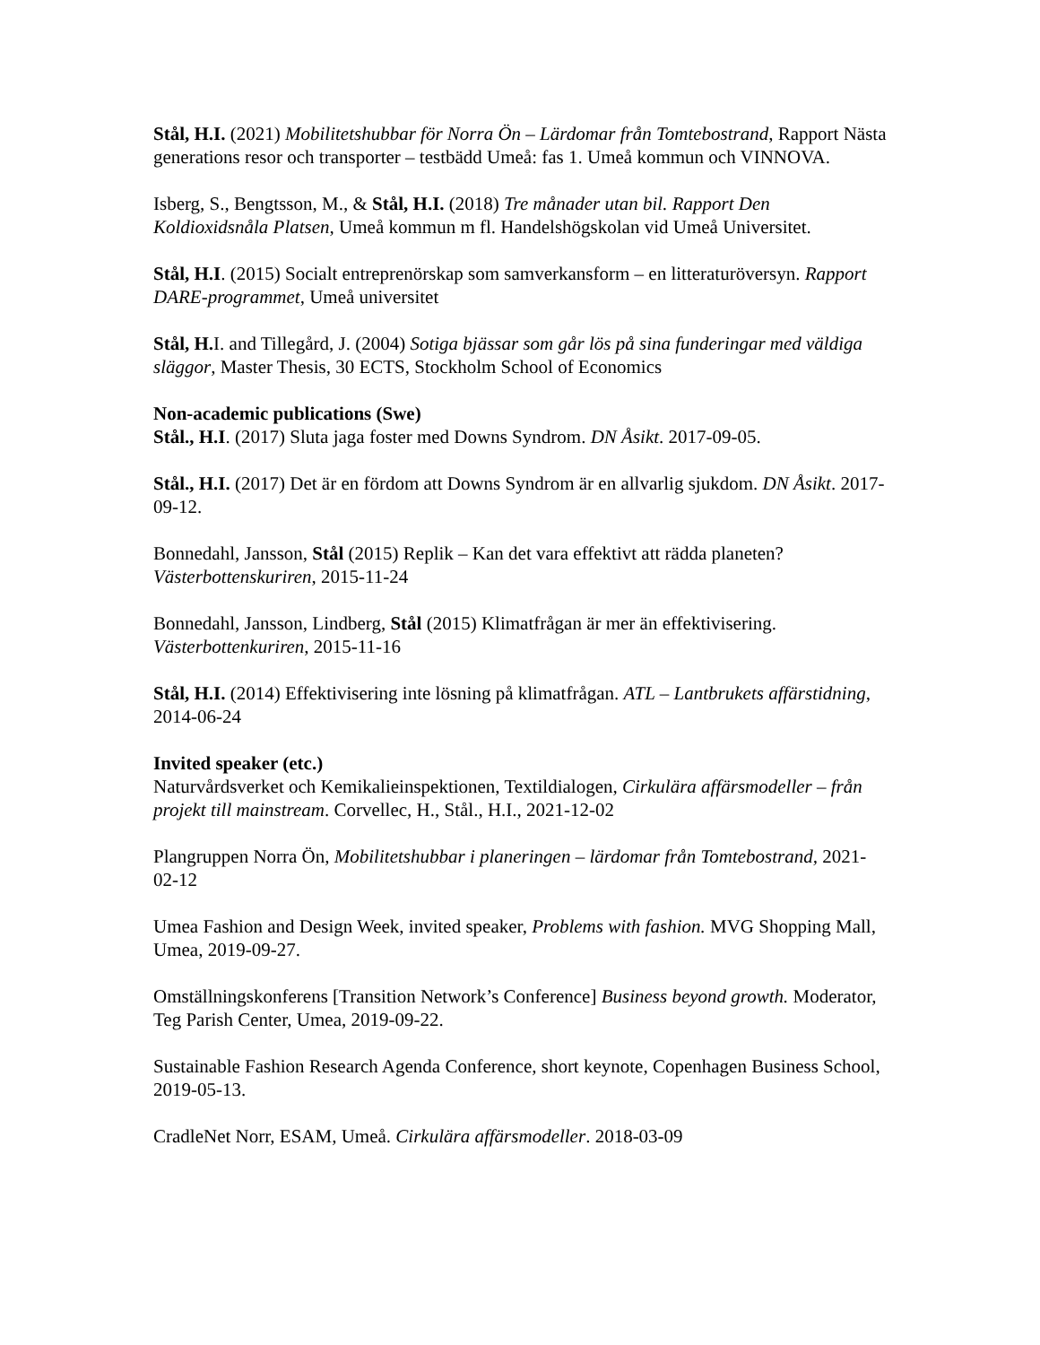Stål, H.I. (2021) Mobilitetshubbar för Norra Ön – Lärdomar från Tomtebostrand, Rapport Nästa generations resor och transporter – testbädd Umeå: fas 1. Umeå kommun och VINNOVA.
Isberg, S., Bengtsson, M., & Stål, H.I. (2018) Tre månader utan bil. Rapport Den Koldioxidsnåla Platsen, Umeå kommun m fl. Handelshögskolan vid Umeå Universitet.
Stål, H.I. (2015) Socialt entreprenörskap som samverkansform – en litteraturöversyn. Rapport DARE-programmet, Umeå universitet
Stål, H. I. and Tillegård, J. (2004) Sotiga bjässar som går lös på sina funderingar med väldiga släggor, Master Thesis, 30 ECTS, Stockholm School of Economics
Non-academic publications (Swe)
Stål., H.I. (2017) Sluta jaga foster med Downs Syndrom. DN Åsikt. 2017-09-05.
Stål., H.I. (2017) Det är en fördom att Downs Syndrom är en allvarlig sjukdom. DN Åsikt. 2017-09-12.
Bonnedahl, Jansson, Stål (2015) Replik – Kan det vara effektivt att rädda planeten? Västerbottenskuriren, 2015-11-24
Bonnedahl, Jansson, Lindberg, Stål (2015) Klimatfrågan är mer än effektivisering. Västerbottenkuriren, 2015-11-16
Stål, H.I. (2014) Effektivisering inte lösning på klimatfrågan. ATL – Lantbrukets affärstidning, 2014-06-24
Invited speaker (etc.)
Naturvårdsverket och Kemikalieinspektionen, Textildialogen, Cirkulära affärsmodeller – från projekt till mainstream. Corvellec, H., Stål., H.I., 2021-12-02
Plangruppen Norra Ön, Mobilitetshubbar i planeringen – lärdomar från Tomtebostrand, 2021-02-12
Umea Fashion and Design Week, invited speaker, Problems with fashion. MVG Shopping Mall, Umea, 2019-09-27.
Omställningskonferens [Transition Network’s Conference] Business beyond growth. Moderator, Teg Parish Center, Umea, 2019-09-22.
Sustainable Fashion Research Agenda Conference, short keynote, Copenhagen Business School, 2019-05-13.
CradleNet Norr, ESAM, Umeå. Cirkulära affärsmodeller. 2018-03-09